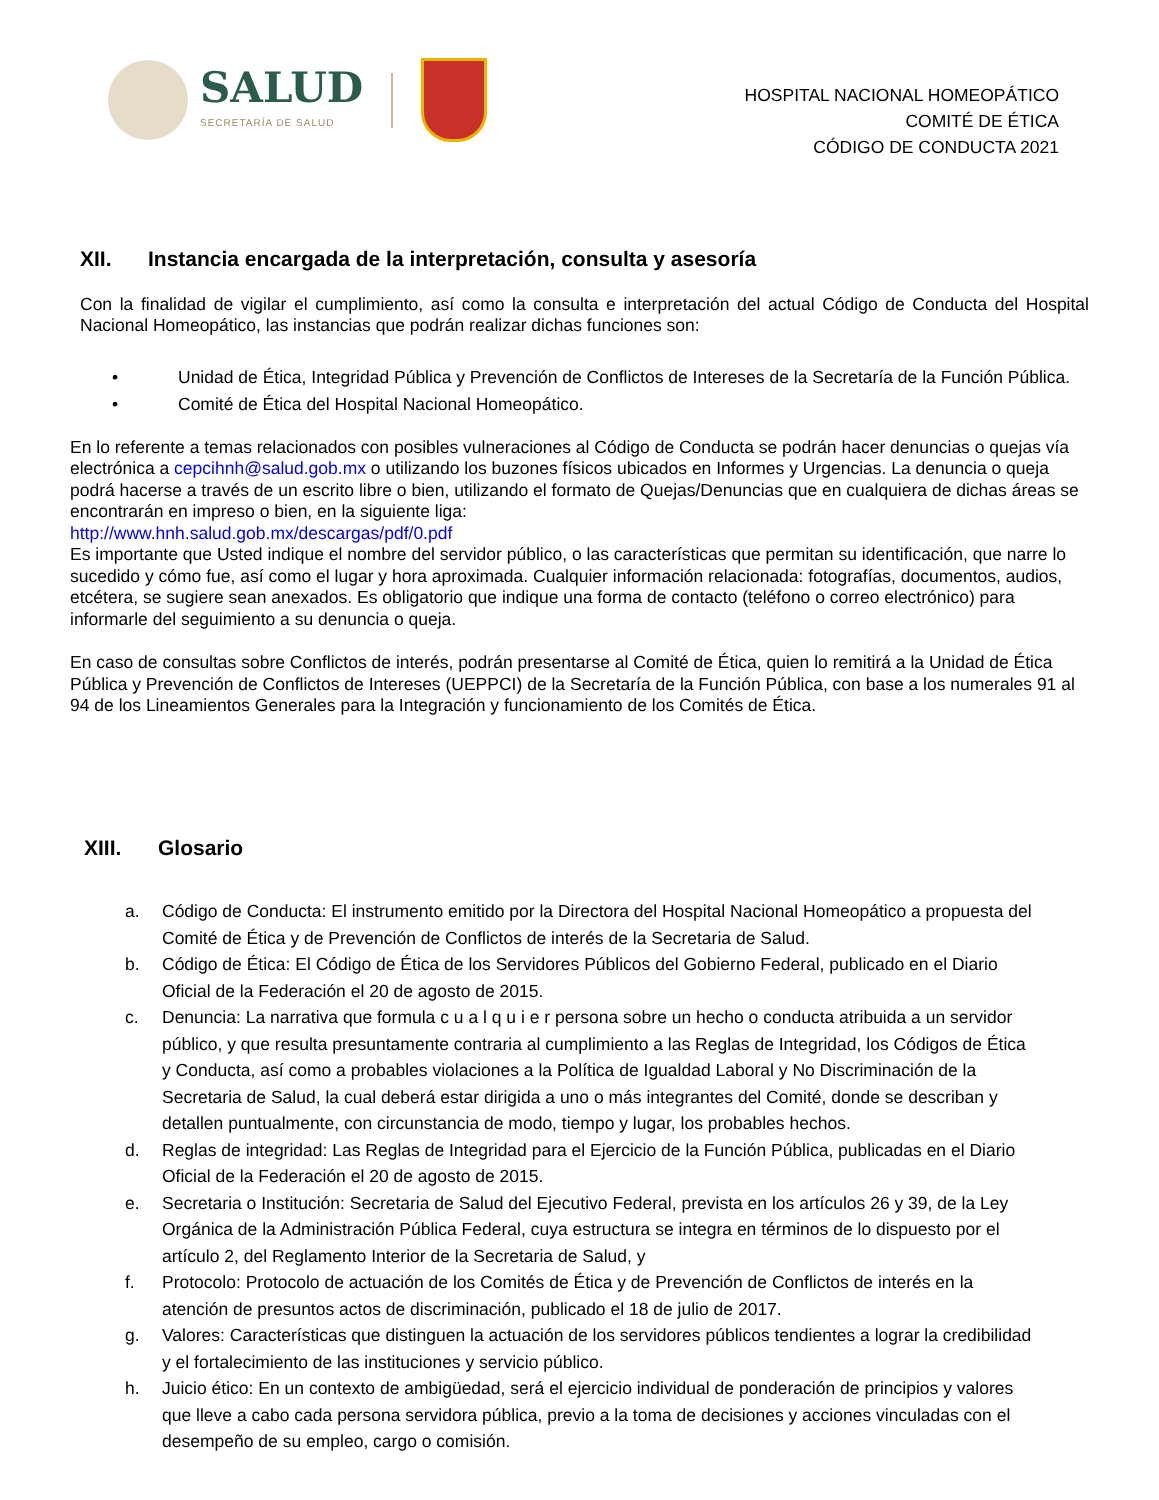SALUD
SECRETARÍA DE SALUD
HOSPITAL NACIONAL HOMEOPÁTICO
COMITÉ DE ÉTICA
CÓDIGO DE CONDUCTA 2021
XII. Instancia encargada de la interpretación, consulta y asesoría
Con la finalidad de vigilar el cumplimiento, así como la consulta e interpretación del actual Código de Conducta del Hospital Nacional Homeopático, las instancias que podrán realizar dichas funciones son:
• Unidad de Ética, Integridad Pública y Prevención de Conflictos de Intereses de la Secretaría de la Función Pública.
• Comité de Ética del Hospital Nacional Homeopático.
En lo referente a temas relacionados con posibles vulneraciones al Código de Conducta se podrán hacer denuncias o quejas vía electrónica a cepcihnh@salud.gob.mx o utilizando los buzones físicos ubicados en Informes y Urgencias. La denuncia o queja podrá hacerse a través de un escrito libre o bien, utilizando el formato de Quejas/Denuncias que en cualquiera de dichas áreas se encontrarán en impreso o bien, en la siguiente liga:
http://www.hnh.salud.gob.mx/descargas/pdf/0.pdf
Es importante que Usted indique el nombre del servidor público, o las características que permitan su identificación, que narre lo sucedido y cómo fue, así como el lugar y hora aproximada. Cualquier información relacionada: fotografías, documentos, audios, etcétera, se sugiere sean anexados. Es obligatorio que indique una forma de contacto (teléfono o correo electrónico) para informarle del seguimiento a su denuncia o queja.
En caso de consultas sobre Conflictos de interés, podrán presentarse al Comité de Ética, quien lo remitirá a la Unidad de Ética Pública y Prevención de Conflictos de Intereses (UEPPCI) de la Secretaría de la Función Pública, con base a los numerales 91 al 94 de los Lineamientos Generales para la Integración y funcionamiento de los Comités de Ética.
XIII. Glosario
a. Código de Conducta: El instrumento emitido por la Directora del Hospital Nacional Homeopático a propuesta del Comité de Ética y de Prevención de Conflictos de interés de la Secretaria de Salud.
b. Código de Ética: El Código de Ética de los Servidores Públicos del Gobierno Federal, publicado en el Diario Oficial de la Federación el 20 de agosto de 2015.
c. Denuncia: La narrativa que formula c u a l q u i e r persona sobre un hecho o conducta atribuida a un servidor público, y que resulta presuntamente contraria al cumplimiento a las Reglas de Integridad, los Códigos de Ética y Conducta, así como a probables violaciones a la Política de Igualdad Laboral y No Discriminación de la Secretaria de Salud, la cual deberá estar dirigida a uno o más integrantes del Comité, donde se describan y detallen puntualmente, con circunstancia de modo, tiempo y lugar, los probables hechos.
d. Reglas de integridad: Las Reglas de Integridad para el Ejercicio de la Función Pública, publicadas en el Diario Oficial de la Federación el 20 de agosto de 2015.
e. Secretaria o Institución: Secretaria de Salud del Ejecutivo Federal, prevista en los artículos 26 y 39, de la Ley Orgánica de la Administración Pública Federal, cuya estructura se integra en términos de lo dispuesto por el artículo 2, del Reglamento Interior de la Secretaria de Salud, y
f. Protocolo: Protocolo de actuación de los Comités de Ética y de Prevención de Conflictos de interés en la atención de presuntos actos de discriminación, publicado el 18 de julio de 2017.
g. Valores: Características que distinguen la actuación de los servidores públicos tendientes a lograr la credibilidad y el fortalecimiento de las instituciones y servicio público.
h. Juicio ético: En un contexto de ambigüedad, será el ejercicio individual de ponderación de principios y valores que lleve a cabo cada persona servidora pública, previo a la toma de decisiones y acciones vinculadas con el desempeño de su empleo, cargo o comisión.